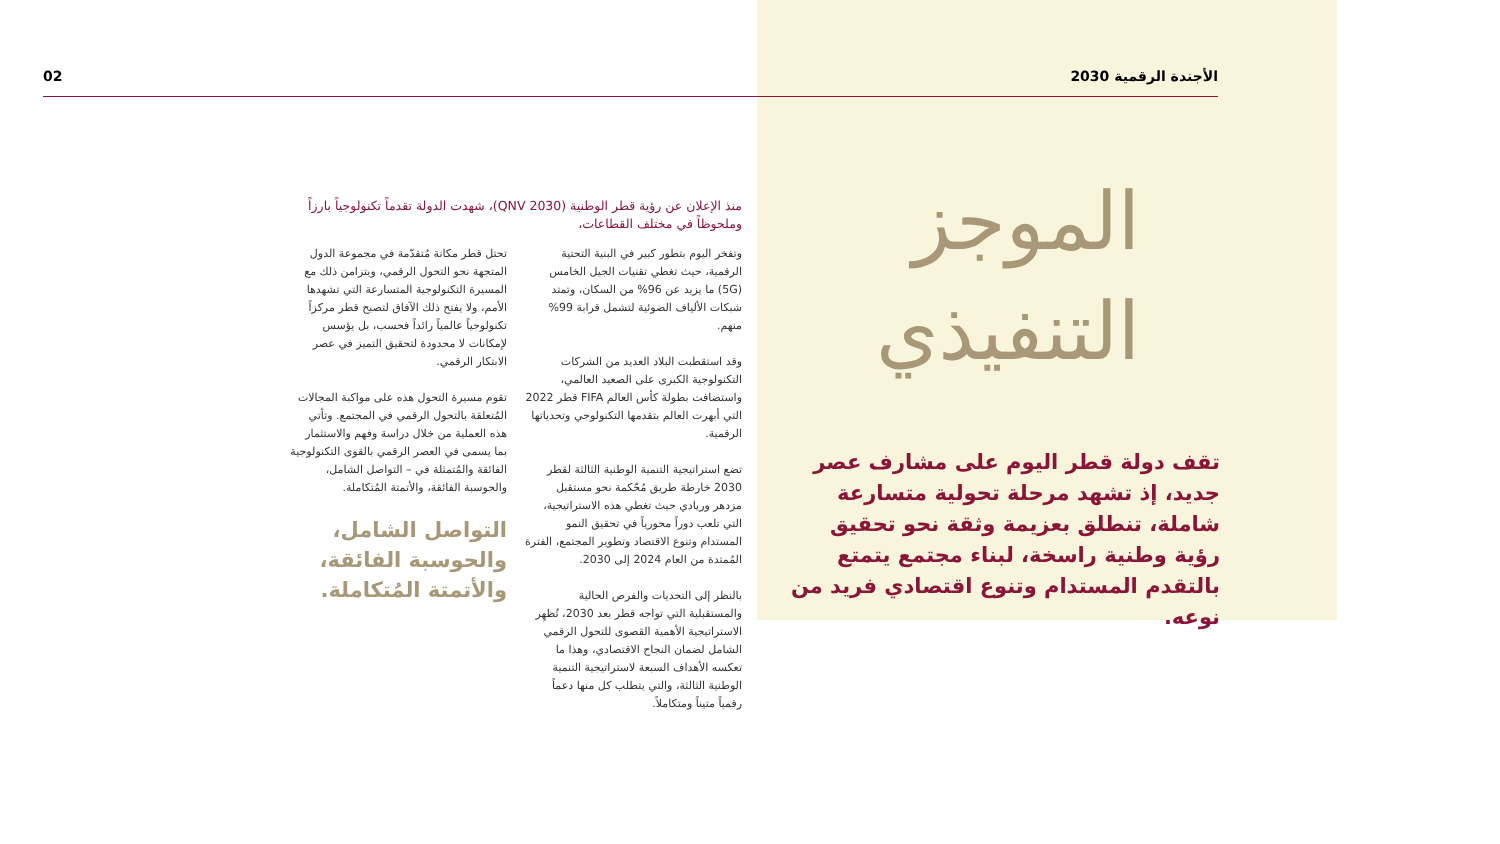الأجندة الرقمية 2030 02
الموجز
التنفيذي
تقف دولة قطر اليوم على مشارف عصر جديد، إذ تشهد مرحلة تحولية متسارعة شاملة، تنطلق بعزيمة وثقة نحو تحقيق رؤية وطنية راسخة، لبناء مجتمع يتمتع بالتقدم المستدام وتنوع اقتصادي فريد من نوعه.
منذ الإعلان عن رؤية قطر الوطنية (QNV 2030)، شهدت الدولة تقدماً تكنولوجياً بارزاً وملحوظاً في مختلف القطاعات،
وتفخر اليوم بتطور كبير في البنية التحتية الرقمية، حيث تغطي تقنيات الجيل الخامس (5G) ما يزيد عن 96% من السكان، وتمتد شبكات الألياف الضوئية لتشمل قرابة 99% منهم.
وقد استقطبت البلاد العديد من الشركات التكنولوجية الكبرى على الصعيد العالمي، واستضافت بطولة كأس العالم FIFA قطر 2022 التي أبهرت العالم بتقدمها التكنولوجي وتحدياتها الرقمية.
تضع استراتيجية التنمية الوطنية الثالثة لقطر 2030 خارطة طريق مُحّكمة نحو مستقبل مزدهر وريادي حيث تغطي هذه الاستراتيجية، التي تلعب دوراً محورياً في تحقيق النمو المستدام وتنوع الاقتصاد وتطوير المجتمع، الفترة المُمتدة من العام 2024 إلى 2030.
بالنظر إلى التحديات والفرص الحالية والمستقبلية التي تواجه قطر بعد 2030، تُظهِر الاستراتيجية الأهمية القصوى للتحول الرقمي الشامل لضمان النجاح الاقتصادي، وهذا ما تعكسه الأهداف السبعة لاستراتيجية التنمية الوطنية الثالثة، والتي يتطلب كل منها دعماً رقمياً متيناً ومتكاملاً.
تحتل قطر مكانة مُتقدّمة في مجموعة الدول المتجهة نحو التحول الرقمي، ويتزامن ذلك مع المسيرة التكنولوجية المتسارعة التي تشهدها الأمم، ولا يفتح ذلك الآفاق لتصبح قطر مركزاً تكنولوجياً عالمياً رائداً فحسب، بل يؤسس لإمكانات لا محدودة لتحقيق التميز في عصر الابتكار الرقمي.
تقوم مسيرة التحول هذه على مواكبة المجالات المُتعلقة بالتحول الرقمي في المجتمع. وتأتي هذه العملية من خلال دراسة وفهم والاستثمار بما يسمى في العصر الرقمي بالقوى التكنولوجية الفائقة والمُتمثلة في – التواصل الشامل، والحوسبة الفائقة، والأتمتة المُتكاملة.
التواصل الشامل، والحوسبة الفائقة، والأتمتة المُتكاملة.